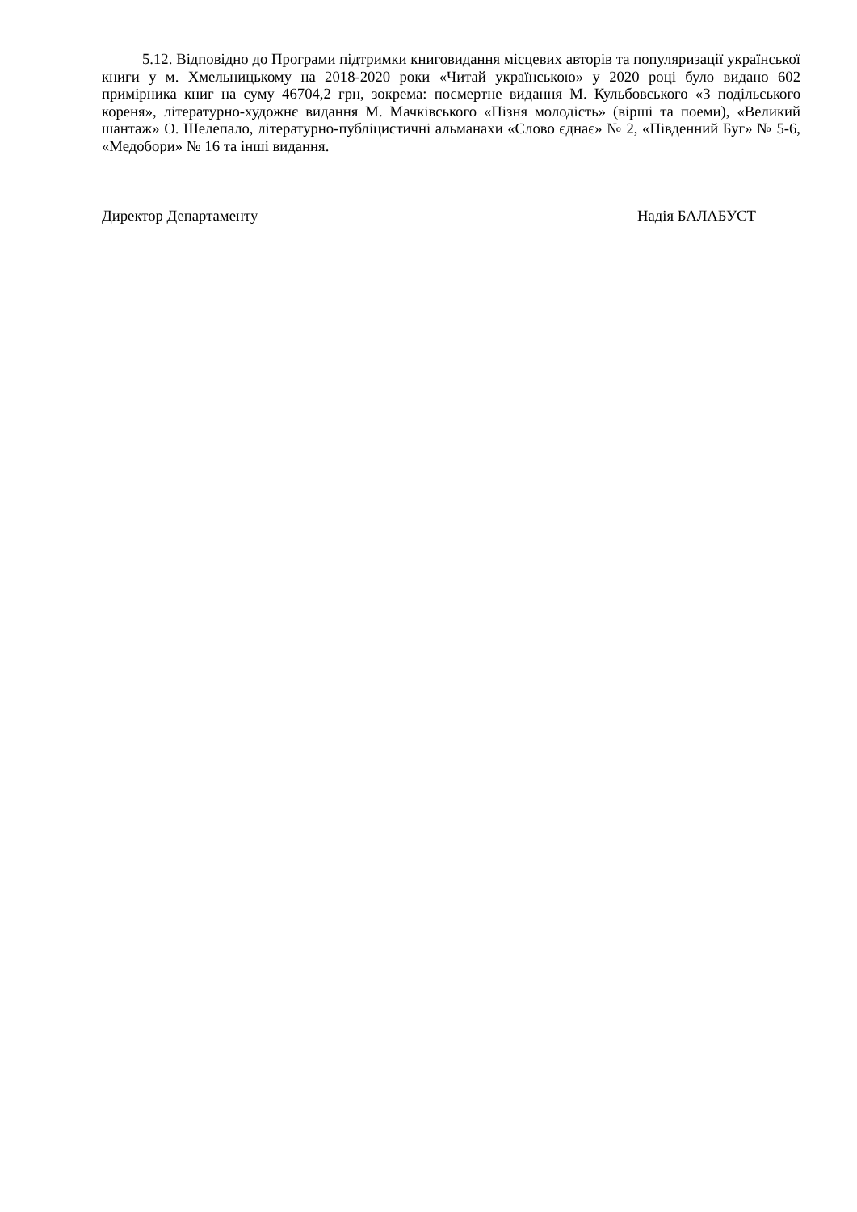5.12. Відповідно до Програми підтримки книговидання місцевих авторів та популяризації української книги у м. Хмельницькому на 2018-2020 роки «Читай українською» у 2020 році було видано 602 примірника книг на суму 46704,2 грн, зокрема: посмертне видання М. Кульбовського «З подільського кореня», літературно-художнє видання М. Мачківського «Пізня молодість» (вірші та поеми), «Великий шантаж» О. Шелепало, літературно-публіцистичні альманахи «Слово єднає» № 2, «Південний Буг» № 5-6, «Медобори» № 16 та інші видання.
Директор Департаменту Надія БАЛАБУСТ